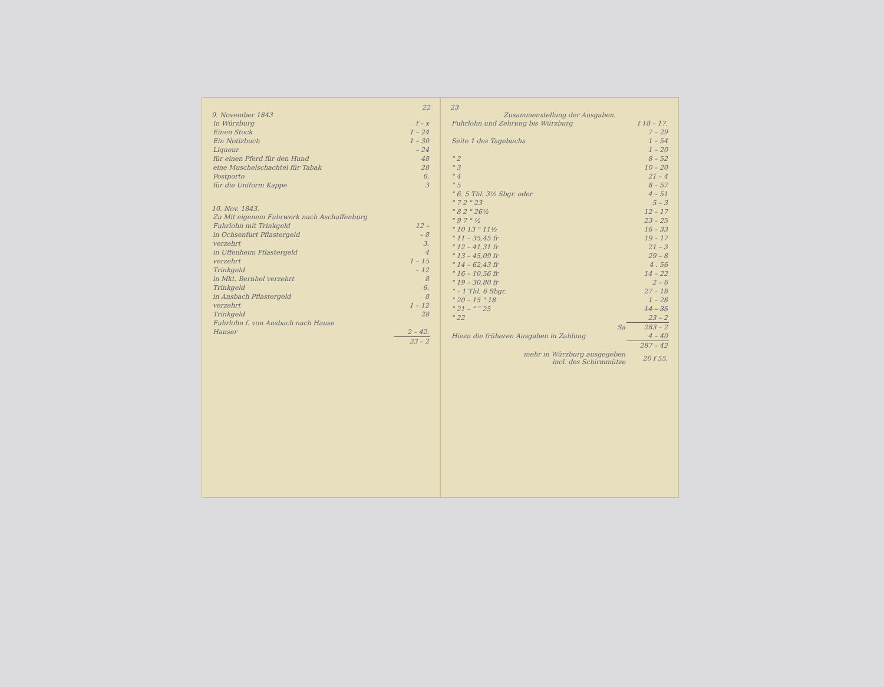22
9. November 1843
| In Würzburg | f – x |
| Einen Stock | 1 – 24 |
| Ein Notizbuch | 1 – 30 |
| Liqueur | – 24 |
| für einen Pferd für den Hund | 48 |
| eine Muschelschachtel für Tabak | 28 |
| Postporto | 6. |
| für die Uniform Kappe | 3 |
10. Nov. 1843.
| Zu Mit eigenem Fuhrwerk nach Aschaffenburg | |
| Fuhrlohn mit Trinkgeld | 12 – |
| in Ochsenfurt Pflastergeld | – 8 |
| verzehrt | 3. |
| in Uffenheim Pflastergeld | 4 |
| verzehrt | 1 – 15 |
| Trinkgeld | – 12 |
| in Mkt. Bernhel verzehrt | 8 |
| Trinkgeld | 6. |
| in Ansbach Pflastergeld | 8 |
| verzehrt | 1 – 12 |
| Trinkgeld | 28 |
| Fuhrlohn f. von Ansbach nach Hause | |
| Hauser | 2 – 42. |
| | 23 – 2 |
23
Zusammenstellung der Ausgaben.
| Fuhrlohn und Zehrung bis Würzburg | f 18 – 17. |
| | 7 – 29 |
| Seite 1 des Tagebuchs | 1 – 54 |
| | 1 – 20 |
| " 2 | 8 – 52 |
| " 3 | 10 – 20 |
| " 4 | 21 – 4 |
| " 5 | 8 – 57 |
| " 6, 5 Thl. 3½ Sbgr. oder | 4 – 51 |
| " 7 2 " 23 | 5 – 3 |
| " 8 2 " 26½ | 12 – 17 |
| " 9 7 " ½ | 23 – 25 |
| " 10 13 " 11½ | 16 – 33 |
| " 11 – 35,45 fr | 19 – 17 |
| " 12 – 41,31 fr | 21 – 3 |
| " 13 – 45,09 fr | 29 – 8 |
| " 14 – 62,43 fr | 4 . 56 |
| " 16 – 10,56 fr | 14 – 22 |
| " 19 – 30,80 fr | 2 – 6 |
| " – 1 Thl. 6 Sbgr. | 27 – 18 |
| " 20 – 15 " 18 | 1 – 28 |
| " 21 – " " 25 | 14 – 35 |
| " 22 | 23 – 2 |
| Sa | 283 – 2 |
| Hiezu die früheren Ausgaben in Zahlung | 4 – 40 |
| | 287 – 42 |
| mehr in Würzburg ausgegeben incl. des Schirmmütze | 20 f 55. |